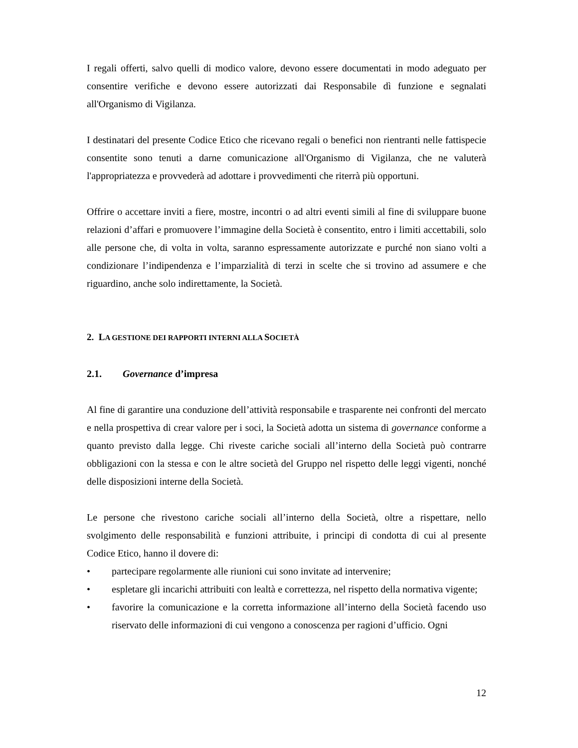I regali offerti, salvo quelli di modico valore, devono essere documentati in modo adeguato per consentire verifiche e devono essere autorizzati dai Responsabile dì funzione e segnalati all'Organismo di Vigilanza.
I destinatari del presente Codice Etico che ricevano regali o benefici non rientranti nelle fattispecie consentite sono tenuti a darne comunicazione all'Organismo di Vigilanza, che ne valuterà l'appropriatezza e provvederà ad adottare i provvedimenti che riterrà più opportuni.
Offrire o accettare inviti a fiere, mostre, incontri o ad altri eventi simili al fine di sviluppare buone relazioni d’affari e promuovere l’immagine della Società è consentito, entro i limiti accettabili, solo alle persone che, di volta in volta, saranno espressamente autorizzate e purché non siano volti a condizionare l’indipendenza e l’imparzialità di terzi in scelte che si trovino ad assumere e che riguardino, anche solo indirettamente, la Società.
2. LA GESTIONE DEI RAPPORTI INTERNI ALLA SOCIETÀ
2.1. Governance d’impresa
Al fine di garantire una conduzione dell’attività responsabile e trasparente nei confronti del mercato e nella prospettiva di crear valore per i soci, la Società adotta un sistema di governance conforme a quanto previsto dalla legge. Chi riveste cariche sociali all’interno della Società può contrarre obbligazioni con la stessa e con le altre società del Gruppo nel rispetto delle leggi vigenti, nonché delle disposizioni interne della Società.
Le persone che rivestono cariche sociali all’interno della Società, oltre a rispettare, nello svolgimento delle responsabilità e funzioni attribuite, i principi di condotta di cui al presente Codice Etico, hanno il dovere di:
• partecipare regolarmente alle riunioni cui sono invitate ad intervenire;
• espletare gli incarichi attribuiti con lealtà e correttezza, nel rispetto della normativa vigente;
• favorire la comunicazione e la corretta informazione all’interno della Società facendo uso riservato delle informazioni di cui vengono a conoscenza per ragioni d’ufficio. Ogni
12